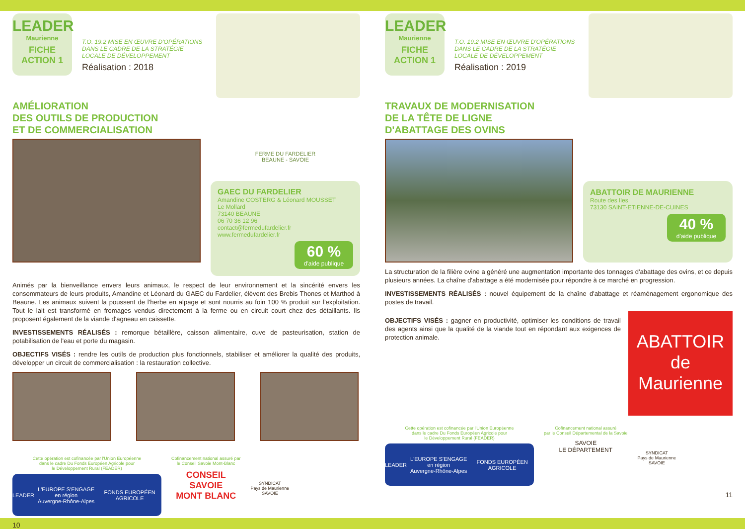LEADER
Maurienne
FICHE
ACTION 1
T.O. 19.2 MISE EN ŒUVRE D'OPÉRATIONS DANS LE CADRE DE LA STRATÉGIE LOCALE DE DÉVELOPPEMENT
Réalisation : 2018
AMÉLIORATION
DES OUTILS DE PRODUCTION
ET DE COMMERCIALISATION
FERME DU FARDELIER
BEAUNE - SAVOIE
GAEC DU FARDELIER
Amandine COSTERG & Léonard MOUSSET
Le Mollard
73140 BEAUNE
06 70 36 12 96
contact@fermedufardelier.fr
www.fermedufardelier.fr
60 %
d'aide publique
Animés par la bienveillance envers leurs animaux, le respect de leur environnement et la sincérité envers les consommateurs de leurs produits, Amandine et Léonard du GAEC du Fardelier, élèvent des Brebis Thones et Marthod à Beaune. Les animaux suivent la poussent de l'herbe en alpage et sont nourris au foin 100 % produit sur l'exploitation. Tout le lait est transformé en fromages vendus directement à la ferme ou en circuit court chez des détaillants. Ils proposent également de la viande d'agneau en caissette.
INVESTISSEMENTS RÉALISÉS : remorque bétaillère, caisson alimentaire, cuve de pasteurisation, station de potabilisation de l'eau et porte du magasin.
OBJECTIFS VISÉS : rendre les outils de production plus fonctionnels, stabiliser et améliorer la qualité des produits, développer un circuit de commercialisation : la restauration collective.
Cette opération est cofinancée par l'Union Européenne
dans le cadre Du Fonds Européen Agricole pour
le Développement Rural (FEADER)
LEADER L'EUROPE S'ENGAGE en région
Auvergne-Rhône-Alpes FONDS EUROPÉEN AGRICOLE
Cofinancement national assuré par
le Conseil Savoie Mont-Blanc
CONSEIL
SAVOIE
MONT BLANC
SYNDICAT
Pays de Maurienne
SAVOIE
10
LEADER
Maurienne
FICHE
ACTION 1
T.O. 19.2 MISE EN ŒUVRE D'OPÉRATIONS DANS LE CADRE DE LA STRATÉGIE LOCALE DE DÉVELOPPEMENT
Réalisation : 2019
TRAVAUX DE MODERNISATION
DE LA TÊTE DE LIGNE
D'ABATTAGE DES OVINS
ABATTOIR DE MAURIENNE
Route des Iles
73130 SAINT-ETIENNE-DE-CUINES
40 %
d'aide publique
La structuration de la filière ovine a généré une augmentation importante des tonnages d'abattage des ovins, et ce depuis plusieurs années. La chaîne d'abattage a été modernisée pour répondre à ce marché en progression.
INVESTISSEMENTS RÉALISÉS : nouvel équipement de la chaîne d'abattage et réaménagement ergonomique des postes de travail.
OBJECTIFS VISÉS : gagner en productivité, optimiser les conditions de travail des agents ainsi que la qualité de la viande tout en répondant aux exigences de protection animale.
ABATTOIR
de Maurienne
Cette opération est cofinancée par l'Union Européenne
dans le cadre Du Fonds Européen Agricole pour
le Développement Rural (FEADER)
LEADER L'EUROPE S'ENGAGE en région
Auvergne-Rhône-Alpes FONDS EUROPÉEN AGRICOLE
Cofinancement national assuré
par le Conseil Départemental de la Savoie
SAVOIE
LE DÉPARTEMENT
SYNDICAT
Pays de Maurienne
SAVOIE
11